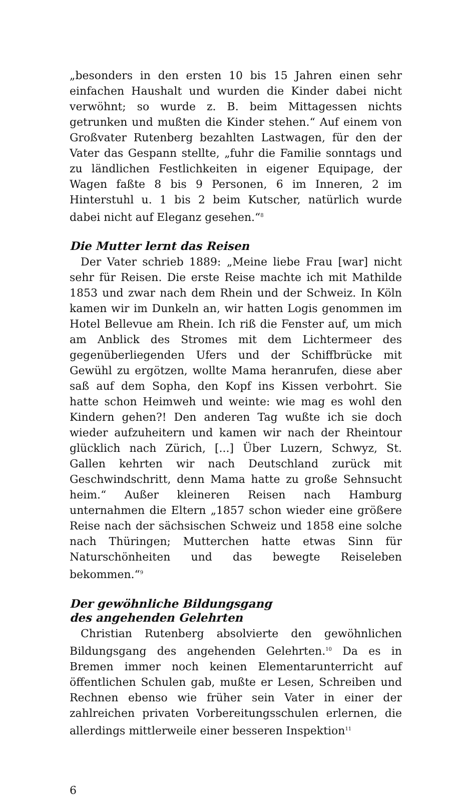„besonders in den ersten 10 bis 15 Jahren einen sehr einfachen Haushalt und wurden die Kinder dabei nicht verwöhnt; so wurde z. B. beim Mittagessen nichts getrunken und mußten die Kinder stehen.“ Auf einem von Großvater Rutenberg bezahlten Lastwagen, für den der Vater das Gespann stellte, „fuhr die Familie sonntags und zu ländlichen Festlichkeiten in eigener Equipage, der Wagen faßte 8 bis 9 Personen, 6 im Inneren, 2 im Hinterstuhl u. 1 bis 2 beim Kutscher, natürlich wurde dabei nicht auf Eleganz gesehen.“<sup>8</sup>
Die Mutter lernt das Reisen
Der Vater schrieb 1889: „Meine liebe Frau [war] nicht sehr für Reisen. Die erste Reise machte ich mit Mathilde 1853 und zwar nach dem Rhein und der Schweiz. In Köln kamen wir im Dunkeln an, wir hatten Logis genommen im Hotel Bellevue am Rhein. Ich riß die Fenster auf, um mich am Anblick des Stromes mit dem Lichtermeer des gegenüberliegenden Ufers und der Schiffbrücke mit Gewühl zu ergötzen, wollte Mama heranrufen, diese aber saß auf dem Sopha, den Kopf ins Kissen verbohrt. Sie hatte schon Heimweh und weinte: wie mag es wohl den Kindern gehen?! Den anderen Tag wußte ich sie doch wieder aufzuheitern und kamen wir nach der Rheintour glücklich nach Zürich, [...] Über Luzern, Schwyz, St. Gallen kehrten wir nach Deutschland zurück mit Geschwindschritt, denn Mama hatte zu große Sehnsucht heim.“ Außer kleineren Reisen nach Hamburg unternahmen die Eltern „1857 schon wieder eine größere Reise nach der sächsischen Schweiz und 1858 eine solche nach Thüringen; Mutterchen hatte etwas Sinn für Naturschönheiten und das bewegte Reiseleben bekommen.“<sup>9</sup>
Der gewöhnliche Bildungsgang
des angehenden Gelehrten
Christian Rutenberg absolvierte den gewöhnlichen Bildungsgang des angehenden Gelehrten.<sup>10</sup> Da es in Bremen immer noch keinen Elementarunterricht auf öffentlichen Schulen gab, mußte er Lesen, Schreiben und Rechnen ebenso wie früher sein Vater in einer der zahlreichen privaten Vorbereitungsschulen erlernen, die allerdings mittlerweile einer besseren Inspektion<sup>11</sup>
6